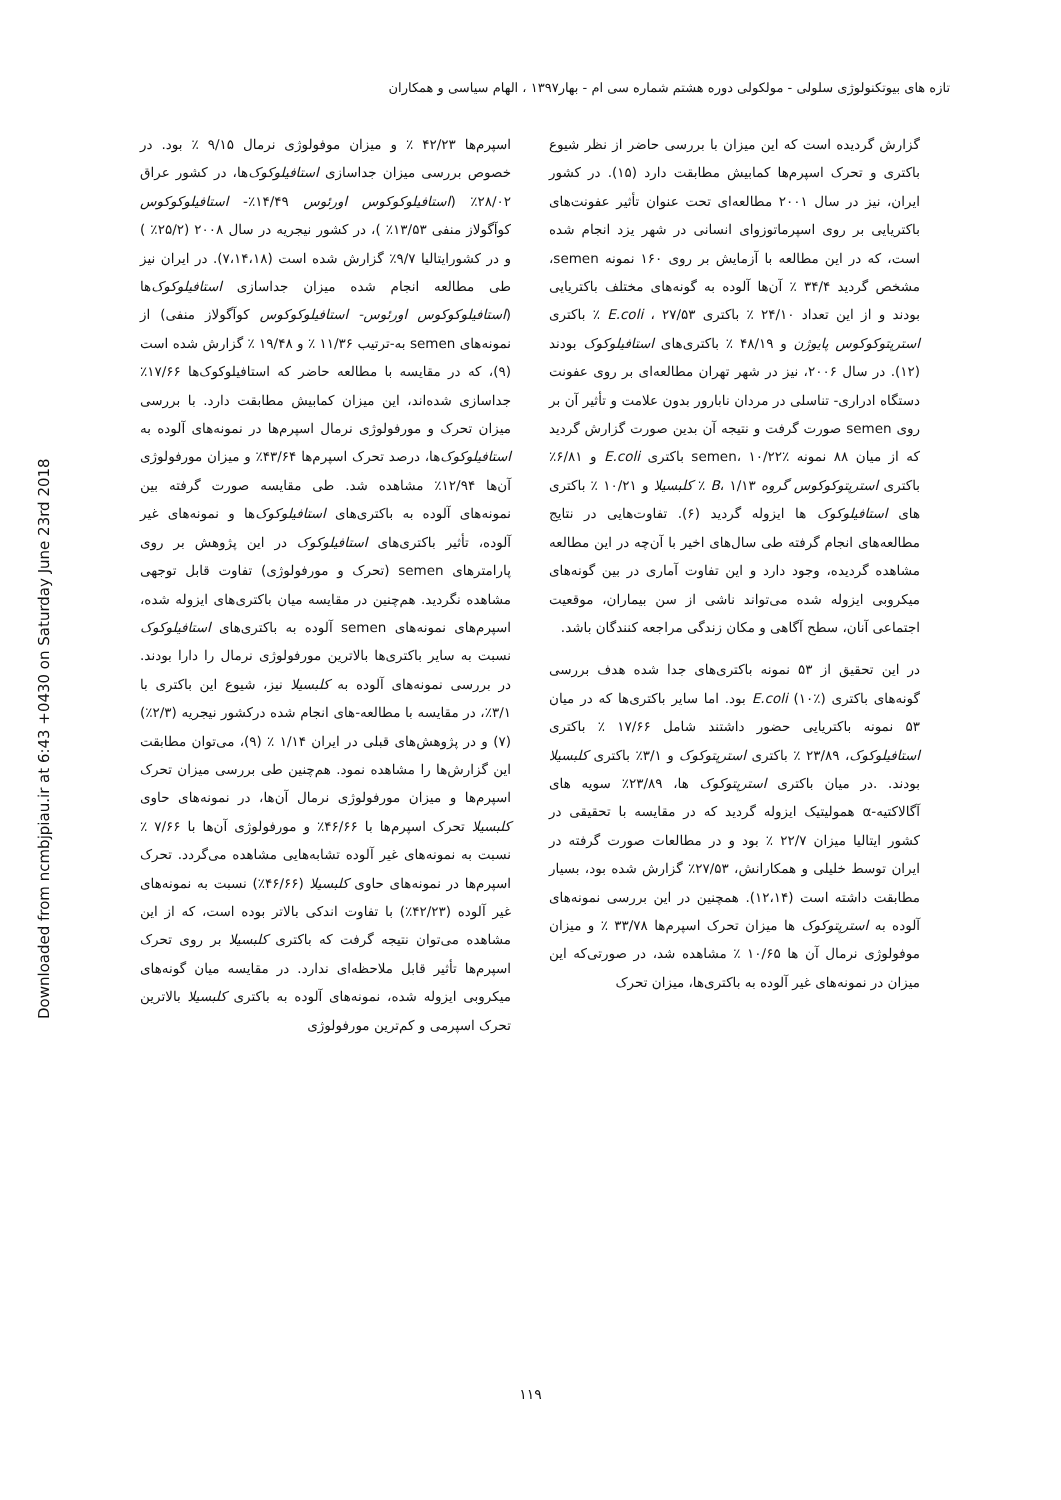Downloaded from ncmbjpiau.ir at 6:43 +0430 on Saturday June 23rd 2018
تازه های بیوتکنولوژی سلولی - مولکولی دوره هشتم شماره سی ام - بهار۱۳۹۷ ، الهام سیاسی و همکاران
گزارش گردیده است که این میزان با بررسی حاضر از نظر شیوع باکتری و تحرک اسپرم‌ها کمابیش مطابقت دارد (۱۵). در کشور ایران، نیز در سال ۲۰۰۱ مطالعه‌ای تحت عنوان تأثیر عفونت‌های باکتریایی بر روی اسپرماتوزوای انسانی در شهر یزد انجام شده است، که در این مطالعه با آزمایش بر روی ۱۶۰ نمونه semen، مشخص گردید ۳۴/۴ ٪ آن‌ها آلوده به گونه‌های مختلف باکتریایی بودند و از این تعداد ۲۴/۱۰ ٪ باکتری E.coli ، ۲۷/۵۳ ٪ باکتری استرپتوکوکوس پایوژن و ۴۸/۱۹ ٪ باکتری‌های استافیلوکوک بودند (۱۲). در سال ۲۰۰۶، نیز در شهر تهران مطالعه‌ای بر روی عفونت دستگاه ادراری- تناسلی در مردان نابارور بدون علامت و تأثیر آن بر روی semen صورت گرفت و نتیجه آن بدین صورت گزارش گردید که از میان ۸۸ نمونه semen، ۱۰/۲۲٪ باکتری E.coli و ۶/۸۱٪ باکتری استرپتوکوکوس گروه B، ۱/۱۳ ٪ کلبسیلا و ۱۰/۲۱ ٪ باکتری های استافیلوکوک ها ایزوله گردید (۶). تفاوت‌هایی در نتایج مطالعه‌های انجام گرفته طی سال‌های اخیر با آن‌چه در این مطالعه مشاهده گردیده، وجود دارد و این تفاوت آماری در بین گونه‌های میکروبی ایزوله شده می‌تواند ناشی از سن بیماران، موقعیت اجتماعی آنان، سطح آگاهی و مکان زندگی مراجعه کنندگان باشد.
در این تحقیق از ۵۳ نمونه باکتری‌های جدا شده هدف بررسی گونه‌های باکتری E.coli (۱۰٪) بود. اما سایر باکتری‌ها که در میان ۵۳ نمونه باکتریایی حضور داشتند شامل ۱۷/۶۶ ٪ باکتری استافیلوکوک، ۲۳/۸۹ ٪ باکتری استرپتوکوک و ۳/۱٪ باکتری کلبسیلا بودند. .در میان باکتری استرپتوکوک ها، ۲۳/۸۹٪ سویه های آگالاکتیه-α همولیتیک ایزوله گردید که در مقایسه با تحقیقی در کشور ایتالیا میزان ۲۲/۷ ٪ بود و در مطالعات صورت گرفته در ایران توسط خلیلی و همکارانش، ۲۷/۵۳٪ گزارش شده بود، بسیار مطابقت داشته است (۱۲،۱۴). همچنین در این بررسی نمونه‌های آلوده به استرپتوکوک ها میزان تحرک اسپرم‌ها ۳۳/۷۸ ٪ و میزان موفولوژی نرمال آن ها ۱۰/۶۵ ٪ مشاهده شد، در صورتی‌که این میزان در نمونه‌های غیر آلوده به باکتری‌ها، میزان تحرک
اسپرم‌ها ۴۲/۲۳ ٪ و میزان موفولوژی نرمال ۹/۱۵ ٪ بود. در خصوص بررسی میزان جداسازی استافیلوکوک‌ها، در کشور عراق ۲۸/۰۲٪ (استافیلوکوکوس اورئوس ۱۴/۴۹٪- استافیلوکوکوس کوآگولاز منفی ۱۳/۵۳٪ )، در کشور نیجریه در سال ۲۰۰۸ (۲۵/۲٪ ) و در کشورایتالیا ۹/۷٪ گزارش شده است (۷،۱۴،۱۸). در ایران نیز طی مطالعه انجام شده میزان جداسازی استافیلوکوک‌ها (استافیلوکوکوس اورئوس- استافیلوکوکوس کوآگولاز منفی) از نمونه‌های semen به-ترتیب ۱۱/۳۶ ٪ و ۱۹/۴۸ ٪ گزارش شده است (۹)، که در مقایسه با مطالعه حاضر که استافیلوکوک‌ها ۱۷/۶۶٪ جداسازی شده‌اند، این میزان کمابیش مطابقت دارد. با بررسی میزان تحرک و مورفولوژی نرمال اسپرم‌ها در نمونه‌های آلوده به استافیلوکوک‌ها، درصد تحرک اسپرم‌ها ۴۳/۶۴٪ و میزان مورفولوژی آن‌ها ۱۲/۹۴٪ مشاهده شد. طی مقایسه صورت گرفته بین نمونه‌های آلوده به باکتری‌های استافیلوکوک‌ها و نمونه‌های غیر آلوده، تأثیر باکتری‌های استافیلوکوک در این پژوهش بر روی پارامترهای semen (تحرک و مورفولوژی) تفاوت قابل توجهی مشاهده نگردید. هم‌چنین در مقایسه میان باکتری‌های ایزوله شده، اسپرم‌های نمونه‌های semen آلوده به باکتری‌های استافیلوکوک نسبت به سایر باکتری‌ها بالاترین مورفولوژی نرمال را دارا بودند. در بررسی نمونه‌های آلوده به کلبسیلا نیز، شیوع این باکتری با ۳/۱٪، در مقایسه با مطالعه-های انجام شده درکشور نیجریه (۲/۳٪) (۷) و در پژوهش‌های قبلی در ایران ۱/۱۴ ٪ (۹)، می‌توان مطابقت این گزارش‌ها را مشاهده نمود. هم‌چنین طی بررسی میزان تحرک اسپرم‌ها و میزان مورفولوژی نرمال آن‌ها، در نمونه‌های حاوی کلبسیلا تحرک اسپرم‌ها با ۴۶/۶۶٪ و مورفولوژی آن‌ها با ۷/۶۶ ٪ نسبت به نمونه‌های غیر آلوده تشابه‌هایی مشاهده می‌گردد. تحرک اسپرم‌ها در نمونه‌های حاوی کلبسیلا (۴۶/۶۶٪) نسبت به نمونه‌های غیر آلوده (۴۲/۲۳٪) با تفاوت اندکی بالاتر بوده است، که از این مشاهده می‌توان نتیجه گرفت که باکتری کلبسیلا بر روی تحرک اسپرم‌ها تأثیر قابل ملاحظه‌ای ندارد. در مقایسه میان گونه‌های میکروبی ایزوله شده، نمونه‌های آلوده به باکتری کلبسیلا بالاترین تحرک اسپرمی و کم‌ترین مورفولوژی
۱۱۹